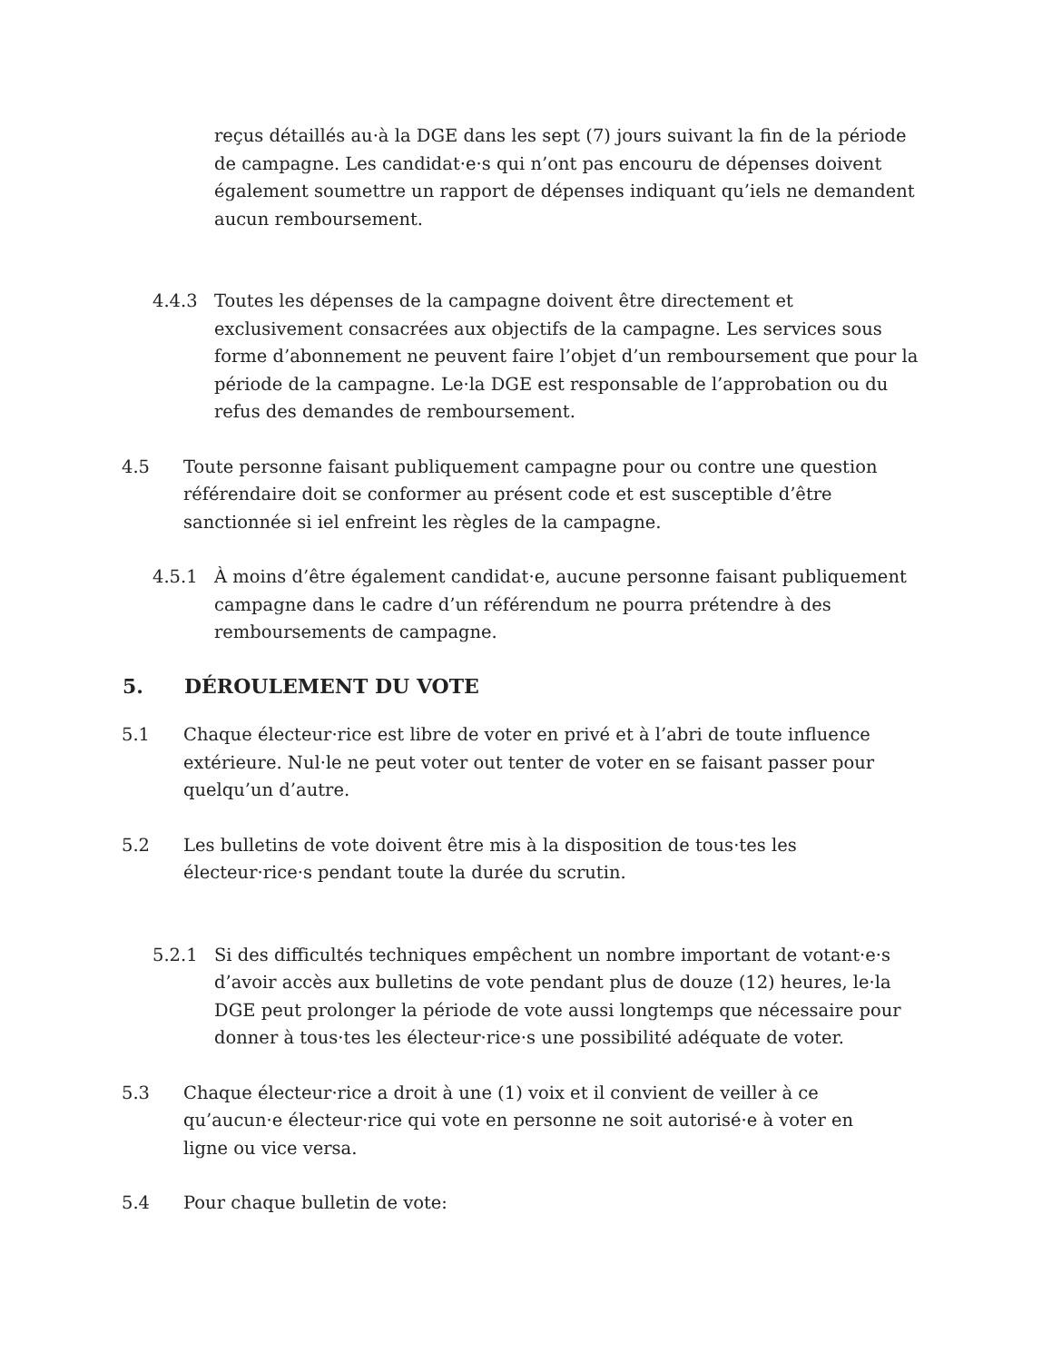reçus détaillés au·à la DGE dans les sept (7) jours suivant la fin de la période de campagne. Les candidat·e·s qui n’ont pas encouru de dépenses doivent également soumettre un rapport de dépenses indiquant qu’iels ne demandent aucun remboursement.
4.4.3 Toutes les dépenses de la campagne doivent être directement et exclusivement consacrées aux objectifs de la campagne. Les services sous forme d’abonnement ne peuvent faire l’objet d’un remboursement que pour la période de la campagne. Le·la DGE est responsable de l’approbation ou du refus des demandes de remboursement.
4.5 Toute personne faisant publiquement campagne pour ou contre une question référendaire doit se conformer au présent code et est susceptible d’être sanctionnée si iel enfreint les règles de la campagne.
4.5.1 À moins d’être également candidat·e, aucune personne faisant publiquement campagne dans le cadre d’un référendum ne pourra prétendre à des remboursements de campagne.
5. DÉROULEMENT DU VOTE
5.1 Chaque électeur·rice est libre de voter en privé et à l’abri de toute influence extérieure. Nul·le ne peut voter out tenter de voter en se faisant passer pour quelqu’un d’autre.
5.2 Les bulletins de vote doivent être mis à la disposition de tous·tes les électeur·rice·s pendant toute la durée du scrutin.
5.2.1 Si des difficultés techniques empêchent un nombre important de votant·e·s d’avoir accès aux bulletins de vote pendant plus de douze (12) heures, le·la DGE peut prolonger la période de vote aussi longtemps que nécessaire pour donner à tous·tes les électeur·rice·s une possibilité adéquate de voter.
5.3 Chaque électeur·rice a droit à une (1) voix et il convient de veiller à ce qu’aucun·e électeur·rice qui vote en personne ne soit autorisé·e à voter en ligne ou vice versa.
5.4 Pour chaque bulletin de vote: